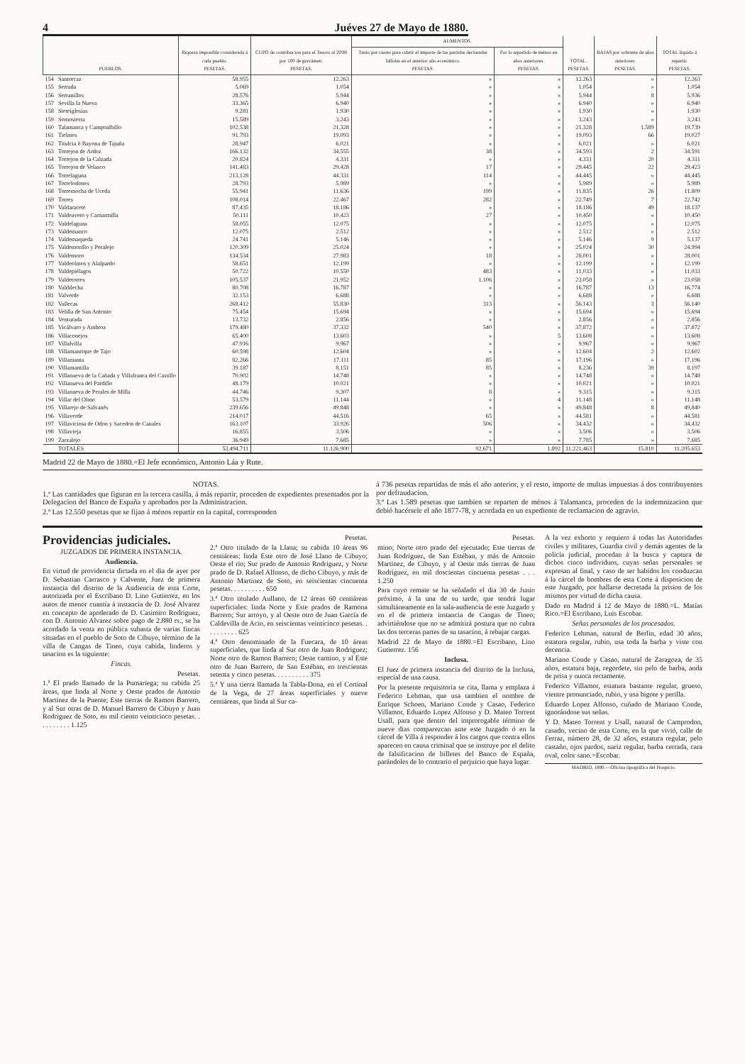4 Juéves 27 de Mayo de 1880.
| PUEBLOS. | | Riqueza imponible considerada á cada pueblo. PESETAS. | CUPO de contribucion para el Tesoro al 20'80 por 100 de gravámen. PESETAS. | AUMENTOS. | | TOTAL. PESETAS. | BAJAS por sobrante de años anteriores. PESETAS. | TOTAL líquido á repartir. PESETAS. |
| --- | --- | --- | --- | --- | --- | --- | --- | --- |
| | | | | Tanto por ciento para cubrir el importe de las partidas declaradas fallidas en el anterior año económico. PESETAS. | Por lo repartido de ménos en años anteriores. PESETAS. | | | |
| 154 | Santorcaz | 58.955 | 12.263 | » | » | 12.263 | » | 12.263 |
| 155 | Serrada | 5.069 | 1.054 | » | » | 1.054 | » | 1.054 |
| 156 | Serranillos | 28.576 | 5.944 | » | » | 5.944 | 8 | 5.936 |
| 157 | Sevilla la Nueva | 33.365 | 6.940 | » | » | 6.940 | » | 6.940 |
| 158 | Sieteiglesias | 9.281 | 1.930 | » | » | 1.930 | » | 1.930 |
| 159 | Somosierra | 15.589 | 3.243 | » | » | 3.243 | » | 3.243 |
| 160 | Talamanca y Campoalbillo | 102.538 | 21.328 | » | » | 21.328 | 1.589 | 19.739 |
| 161 | Tielmes | 91.793 | 19.093 | » | » | 19.093 | 66 | 19.027 |
| 162 | Titulcia ó Bayona de Tajuña | 28.947 | 6.021 | » | » | 6.021 | » | 6.021 |
| 163 | Torrejon de Ardoz | 166.132 | 34.555 | 38 | » | 34.593 | 2 | 34.591 |
| 164 | Torrejon de la Calzada | 20.824 | 4.331 | » | » | 4.331 | 20 | 4.311 |
| 165 | Torrejon de Velasco | 141.483 | 29.428 | 17 | » | 29.445 | 22 | 29.423 |
| 166 | Torrelaguna | 213.128 | 44.331 | 114 | » | 44.445 | » | 44.445 |
| 167 | Torrelodones | 28.793 | 5.989 | » | » | 5.989 | » | 5.989 |
| 168 | Torremocha de Uceda | 55.941 | 11.636 | 199 | » | 11.835 | 26 | 11.809 |
| 169 | Torres | 108.014 | 22.467 | 282 | » | 22.749 | 7 | 22.742 |
| 170 | Valdaracete | 87.435 | 18.186 | » | » | 18.186 | 49 | 18.137 |
| 171 | Valdeavero y Camarmilla | 50.111 | 10.423 | 27 | » | 10.450 | » | 10.450 |
| 172 | Valdelaguna | 58.055 | 12.075 | » | » | 12.075 | » | 12.075 |
| 173 | Valdemanco | 12.075 | 2.512 | » | » | 2.512 | » | 2.512 |
| 174 | Valdemaqueda | 24.741 | 5.146 | » | » | 5.146 | 9 | 5.137 |
| 175 | Valdemorillo y Peralejo | 120.309 | 25.024 | » | » | 25.024 | 30 | 24.994 |
| 176 | Valdemoro | 134.534 | 27.983 | 18 | » | 28.001 | » | 28.001 |
| 177 | Valdeolmos y Alalpardo | 58.651 | 12.199 | » | » | 12.199 | » | 12.199 |
| 178 | Valdepiélagos | 50.722 | 10.550 | 483 | » | 11.033 | » | 11.033 |
| 179 | Valdetorres | 105.537 | 21.952 | 1.106 | » | 23.058 | » | 23.058 |
| 180 | Valdilecha | 80.708 | 16.787 | » | » | 16.787 | 13 | 16.774 |
| 181 | Valverde | 32.153 | 6.688 | » | » | 6.688 | » | 6.688 |
| 182 | Vallecas | 268.412 | 55.830 | 313 | » | 56.143 | 3 | 56.140 |
| 183 | Velilla de San Antonio | 75.454 | 15.694 | » | » | 15.694 | » | 15.694 |
| 184 | Venturada | 13.732 | 2.856 | » | » | 2.856 | » | 2.856 |
| 185 | Vicálvaro y Ambroz | 179.480 | 37.332 | 540 | » | 37.872 | » | 37.872 |
| 186 | Villaconejos | 65.400 | 13.603 | » | 5 | 13.608 | » | 13.608 |
| 187 | Villalvilla | 47.916 | 9.967 | » | » | 9.967 | » | 9.967 |
| 188 | Villamanrique de Tajo | 60.598 | 12.604 | » | » | 12.604 | 2 | 12.602 |
| 189 | Villamanta | 82.266 | 17.111 | 85 | » | 17.196 | » | 17.196 |
| 190 | Villamantilla | 39.187 | 8.151 | 85 | » | 8.236 | 39 | 8.197 |
| 191 | Villanueva de la Cañada y Villafranca del Castillo | 70.902 | 14.748 | » | » | 14.748 | » | 14.748 |
| 192 | Villanueva del Pardillo | 48.179 | 10.021 | » | » | 10.021 | » | 10.021 |
| 193 | Villanueva de Perales de Milla | 44.746 | 9.307 | 8 | » | 9.315 | » | 9.315 |
| 194 | Villar del Olmo | 53.579 | 11.144 | » | 4 | 11.148 | » | 11.148 |
| 195 | Villarejo de Salvanés | 239.656 | 49.848 | » | » | 49.848 | 8 | 49.840 |
| 196 | Villaverde | 214.017 | 44.516 | 65 | » | 44.581 | » | 44.581 |
| 197 | Villaviciosa de Odon y Sacedon de Canales | 163.107 | 33.926 | 506 | » | 34.432 | » | 34.432 |
| 198 | Villavieja | 16.855 | 3.506 | » | » | 3.506 | » | 3.506 |
| 199 | Zarzalejo | 36.949 | 7.685 | » | » | 7.785 | » | 7.685 |
| | TOTALES | 53.494.711 | 11.126.900 | 92.671 | 1.892 | 11.221.463 | 15.810 | 11.205.653 |
Madrid 22 de Mayo de 1880.=El Jefe económico, Antonio Láa y Rute.
NOTAS.
1.ª Las cantidades que figuran en la tercera casilla, á más repartir, proceden de expedientes presentados por la Delegacion del Banco de España y aprobados por la Administracion.
2.ª Las 12.550 pesetas que se fijan á ménos repartir en la capital, corresponden
á 736 pesetas repartidas de más el año anterior, y el resto, importe de multas impuestas á dos contribuyentes por defraudacion.
3.ª Las 1.589 pesetas que tambien se reparten de ménos á Talamanca, proceden de la indemnizacion que debió hacérsele el año 1877-78, y acordada en un expediente de reclamacion de agravio.
Providencias judiciales.
JUZGADOS DE PRIMERA INSTANCIA.
Audiencia.
En virtud de providencia dictada en el dia de ayer por D. Sebastian Carrasco y Calvente, Juez de primera instancia del distrito de la Audiencia de esta Corte, autorizada por el Escribano D. Lino Gutierrez, en los autos de menor cuantía á instancia de D. José Alvarez en concepto de apoderado de D. Casimiro Rodriguez, con D. Antonio Alvarez sobre pago de 2.880 rs., se ha acordado la venta en pública subasta de varias fincas situadas en el pueblo de Soto de Cibuyo, término de la villa de Cangas de Tineo, cuya cabida, linderos y tasacion es la siguiente:
Fincas.
Pesetas.
1.ª El prado llamado de la Pumariega; su cabida 25 áreas, que linda al Norte y Oeste prados de Antonio Martinez de la Puente; Este tierras de Ramon Barrero, y al Sur otras de D. Manuel Barrero de Cibuyo y Juan Rodriguez de Soto, en mil ciento veinticinco pesetas. . . . . . . . . . 1.125
Pesetas.
2.ª Otro titulado de la Llana; su cabida 10 áreas 96 centiáreas: linda Este otro de José Llano de Cibuyo; Oeste el rio; Sur prado de Antonio Rodriguez, y Norte prado de D. Rafael Alfonso, de dicho Cibuyo, y más de Antonio Martinez de Soto, en seiscientas cincuenta pesetas. . . . . . . . . . 650
3.ª Otro titulado Aullano, de 12 áreas 60 centiáreas superficiales: linda Norte y Este prados de Ramona Barrero; Sur arroyo, y al Oeste otro de Juan García de Caldevilla de Acio, en seiscientas veinticinco pesetas. . . . . . . . . . 625
4.ª Otro denominado de la Fuecara, de 10 áreas superficiales, que linda al Sur otro de Juan Rodriguez; Norte otro de Ramon Barrero; Oeste camino, y al Este otro de Juan Barrero, de San Estéban, en trescientas setenta y cinco pesetas. . . . . . . . . . 375
5.ª Y una tierra llamada la Tabla-Dona, en el Cortinal de la Vega, de 27 áreas superficiales y nueve centiáreas, que linda al Sur ca-
Pesetas.
mino; Norte otro prado del ejecutado; Este tierras de Juan Rodriguez, de San Estéban, y más de Antonio Martinez, de Cibuyo, y al Oeste más tierras de Juan Rodriguez, en mil doscientas cincuenta pesetas . . . 1.250
Para cuyo remate se ha señalado el dia 30 de Junio próximo, á la una de su tarde, que tendrá lugar simultáneamente en la sala-audiencia de este Juzgado y en el de primera instancia de Cangas de Tineo; advirtiéndose que no se admitirá postura que no cubra las dos terceras partes de su tasacion, á rebajar cargas.
Madrid 22 de Mayo de 1880.=El Escribano, Lino Gutierrez. 156
Inclusa.
El Juez de primera instancia del distrito de la Inclusa, especial de una causa.
Por la presente requisitoria se cita, llama y emplaza á Federico Lehman, que usa tambien el nombre de Enrique Schoen, Mariano Conde y Casao, Federico Villamor, Eduardo Lopez Alfonso y D. Mateo Torrent Usall, para que dentro del improrogable término de nueve dias comparezcan ante este Juzgado ó en la cárcel de Villa á responder á los cargos que contra ellos aparecen en causa criminal que se instruye por el delito de falsificacion de billetes del Banco de España, parándoles de lo contrario el perjuicio que haya lugar.
A la vez exhorto y requiero á todas las Autoridades civiles y militares, Guardia civil y demás agentes de la policía judicial, procedan á la busca y captura de dichos cinco individuos, cuyas señas personales se expresan al final, y caso de ser habidos los conduzcan á la cárcel de hombres de esta Corte á disposicion de este Juzgado, por hallarse decretada la prision de los mismos por virtud de dicha causa.
Dado en Madrid á 12 de Mayo de 1880.=L. Matías Rico.=El Escribano, Luis Escobar.
Señas personales de los procesados.
Federico Lehman, natural de Berlin, edad 30 años, estatura regular, rubio, usa toda la barba y viste con decencia.
Mariano Conde y Casao, natural de Zaragoza, de 35 años, estatura baja, regordete, sin pelo de barba, anda de prisa y nunca rectamente.
Federico Villamor, estatura bastante regular, grueso, vientre pronunciado, rubio, y usa bigote y perilla.
Eduardo Lopez Alfonso, cuñado de Mariano Conde, ignorándose sus señas.
Y D. Mateo Torrent y Usall, natural de Camprodon, casado, vecino de esta Corte, en la que vivió, calle de Ferraz, número 28, de 32 años, estatura regular, pelo castaño, ojos pardos, nariz regular, barba cerrada, cara oval, color sano.=Escobar.
MADRID, 1880.—Oficina tipográfica del Hospicio.